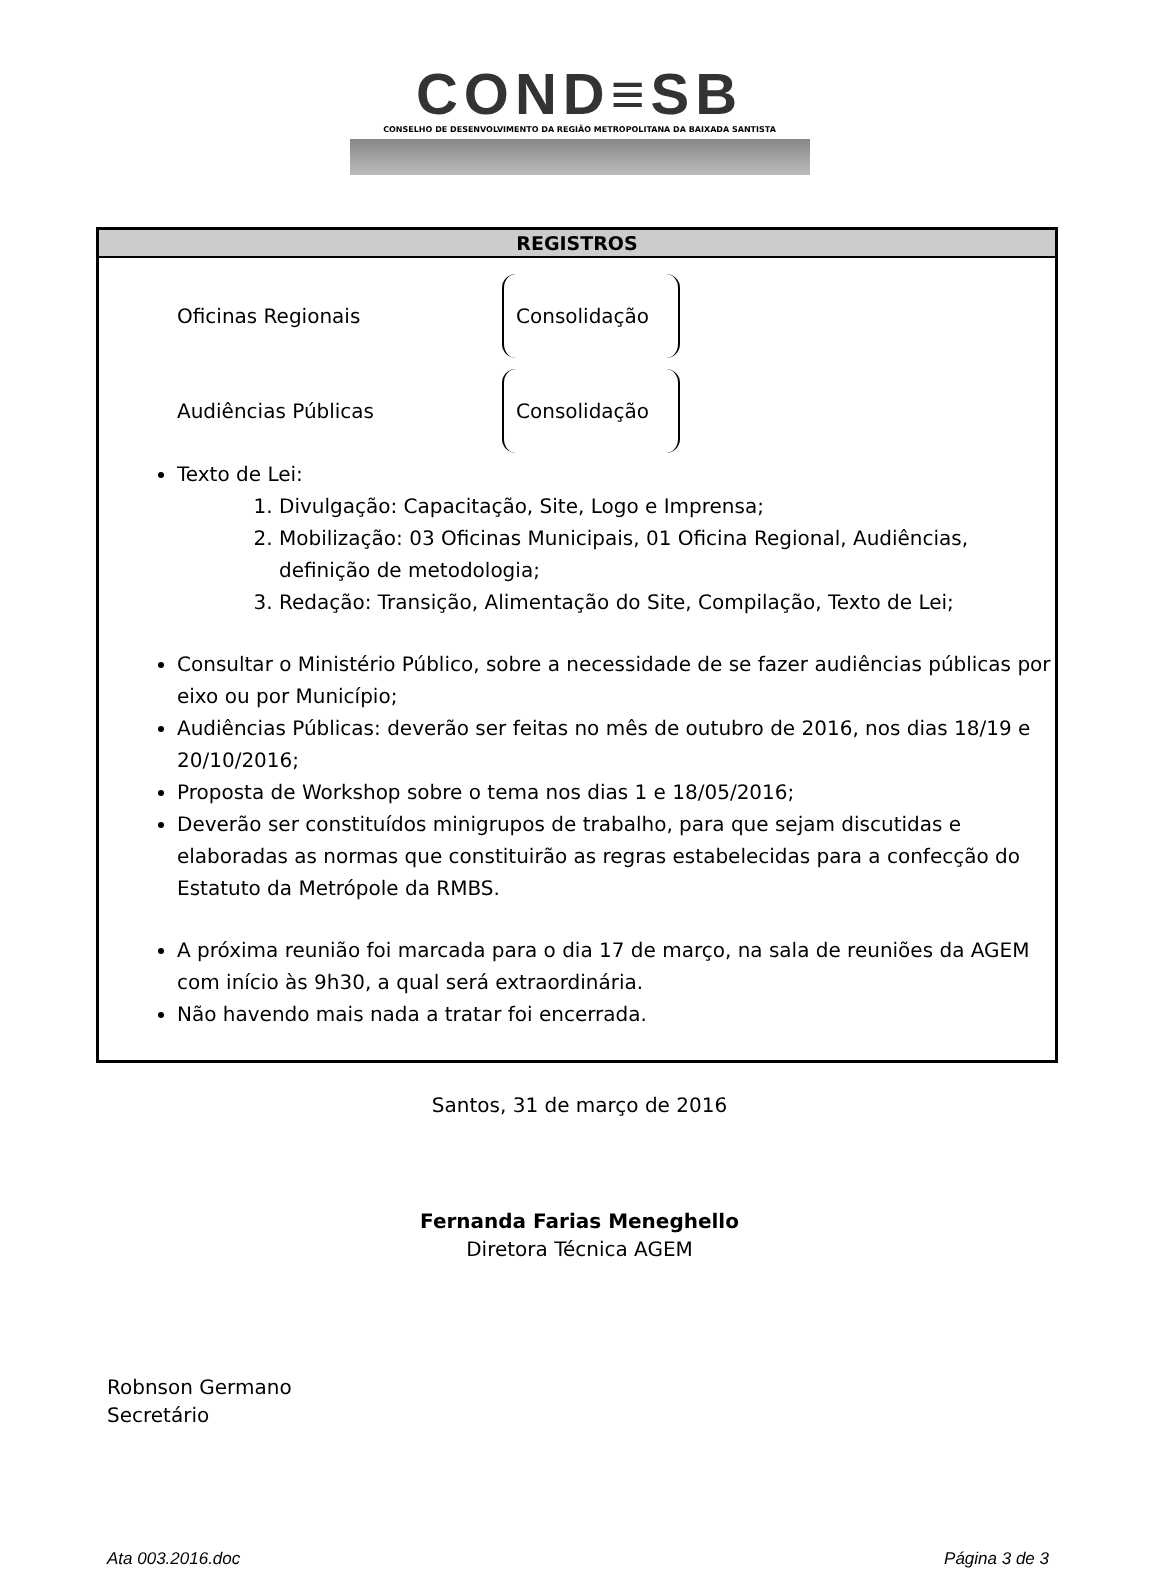COND≡SB
CONSELHO DE DESENVOLVIMENTO DA REGIÃO METROPOLITANA DA BAIXADA SANTISTA
| REGISTROS |
| --- |
| Oficinas Regionais Consolidação Audiências Públicas Consolidação Texto de Lei: 1. Divulgação: Capacitação, Site, Logo e Imprensa; 2. Mobilização: 03 Oficinas Municipais, 01 Oficina Regional, Audiências, definição de metodologia; 3. Redação: Transição, Alimentação do Site, Compilação, Texto de Lei; Consultar o Ministério Público, sobre a necessidade de se fazer audiências públicas por eixo ou por Município; Audiências Públicas: deverão ser feitas no mês de outubro de 2016, nos dias 18/19 e 20/10/2016; Proposta de Workshop sobre o tema nos dias 1 e 18/05/2016; Deverão ser constituídos minigrupos de trabalho, para que sejam discutidas e elaboradas as normas que constituirão as regras estabelecidas para a confecção do Estatuto da Metrópole da RMBS. A próxima reunião foi marcada para o dia 17 de março, na sala de reuniões da AGEM com início às 9h30, a qual será extraordinária. Não havendo mais nada a tratar foi encerrada. |
Santos, 31 de março de 2016
Fernanda Farias Meneghello
Diretora Técnica AGEM
Robnson Germano
Secretário
Ata 003.2016.doc Página 3 de 3